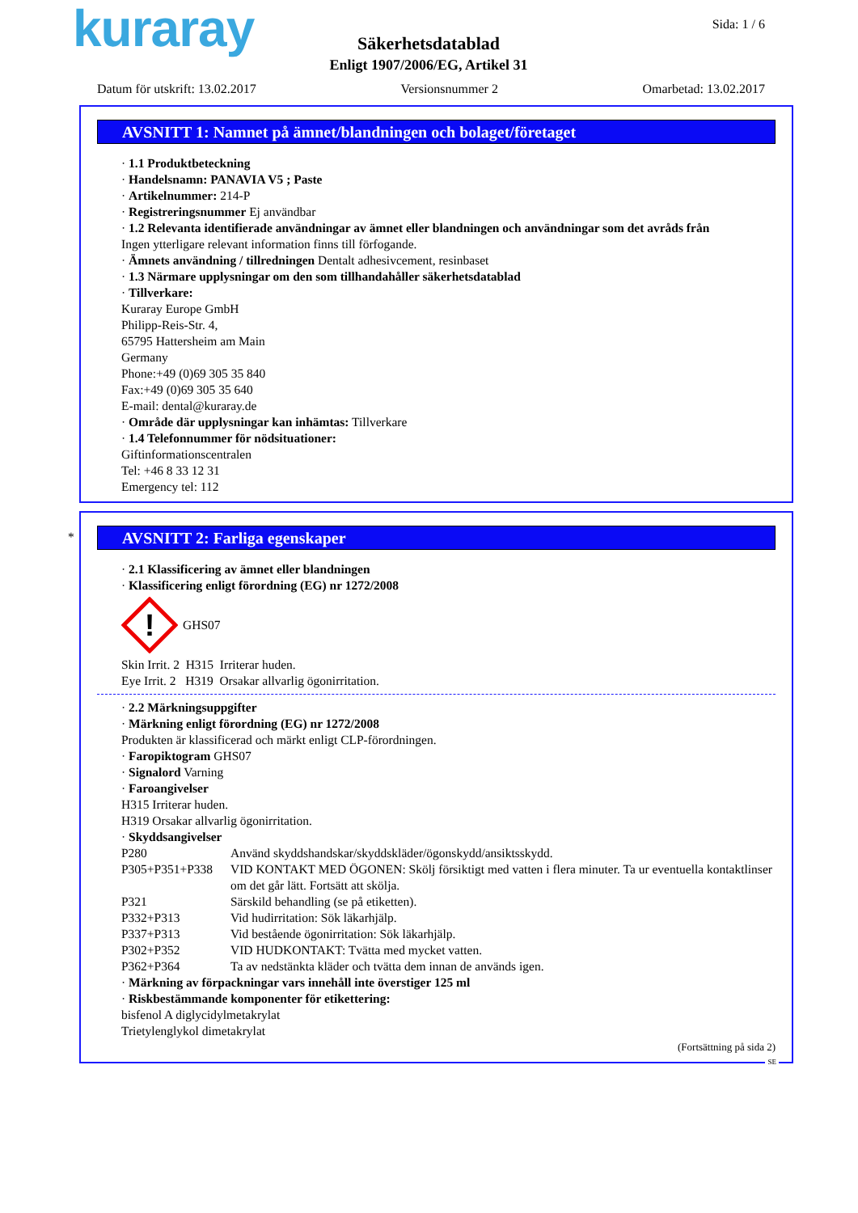kuraray Sida: 1 / 6
Säkerhetsdatablad
Enligt 1907/2006/EG, Artikel 31
Datum för utskrift: 13.02.2017 Versionsnummer 2 Omarbetad: 13.02.2017
AVSNITT 1: Namnet på ämnet/blandningen och bolaget/företaget
· 1.1 Produktbeteckning
· Handelsnamn: PANAVIA V5 ; Paste
· Artikelnummer: 214-P
· Registreringsnummer Ej användbar
· 1.2 Relevanta identifierade användningar av ämnet eller blandningen och användningar som det avråds från
Ingen ytterligare relevant information finns till förfogande.
· Ämnets användning / tillredningen Dentalt adhesivcement, resinbaset
· 1.3 Närmare upplysningar om den som tillhandahåller säkerhetsdatablad
· Tillverkare:
Kuraray Europe GmbH
Philipp-Reis-Str. 4,
65795 Hattersheim am Main
Germany
Phone:+49 (0)69 305 35 840
Fax:+49 (0)69 305 35 640
E-mail: dental@kuraray.de
· Område där upplysningar kan inhämtas: Tillverkare
· 1.4 Telefonnummer för nödsituationer:
Giftinformationscentralen
Tel: +46 8 33 12 31
Emergency tel: 112
*
AVSNITT 2: Farliga egenskaper
· 2.1 Klassificering av ämnet eller blandningen
· Klassificering enligt förordning (EG) nr 1272/2008
!
GHS07
Skin Irrit. 2 H315 Irriterar huden.
Eye Irrit. 2 H319 Orsakar allvarlig ögonirritation.
· 2.2 Märkningsuppgifter
· Märkning enligt förordning (EG) nr 1272/2008
Produkten är klassificerad och märkt enligt CLP-förordningen.
· Faropiktogram GHS07
· Signalord Varning
· Faroangivelser
H315 Irriterar huden.
H319 Orsakar allvarlig ögonirritation.
· Skyddsangivelser
P280 Använd skyddshandskar/skyddskläder/ögonskydd/ansiktsskydd.
P305+P351+P338 VID KONTAKT MED ÖGONEN: Skölj försiktigt med vatten i flera minuter. Ta ur eventuella kontaktlinser om det går lätt. Fortsätt att skölja.
P321 Särskild behandling (se på etiketten).
P332+P313 Vid hudirritation: Sök läkarhjälp.
P337+P313 Vid bestående ögonirritation: Sök läkarhjälp.
P302+P352 VID HUDKONTAKT: Tvätta med mycket vatten.
P362+P364 Ta av nedstänkta kläder och tvätta dem innan de används igen.
· Märkning av förpackningar vars innehåll inte överstiger 125 ml
· Riskbestämmande komponenter för etikettering:
bisfenol A diglycidylmetakrylat
Trietylenglykol dimetakrylat
(Fortsättning på sida 2)
SE